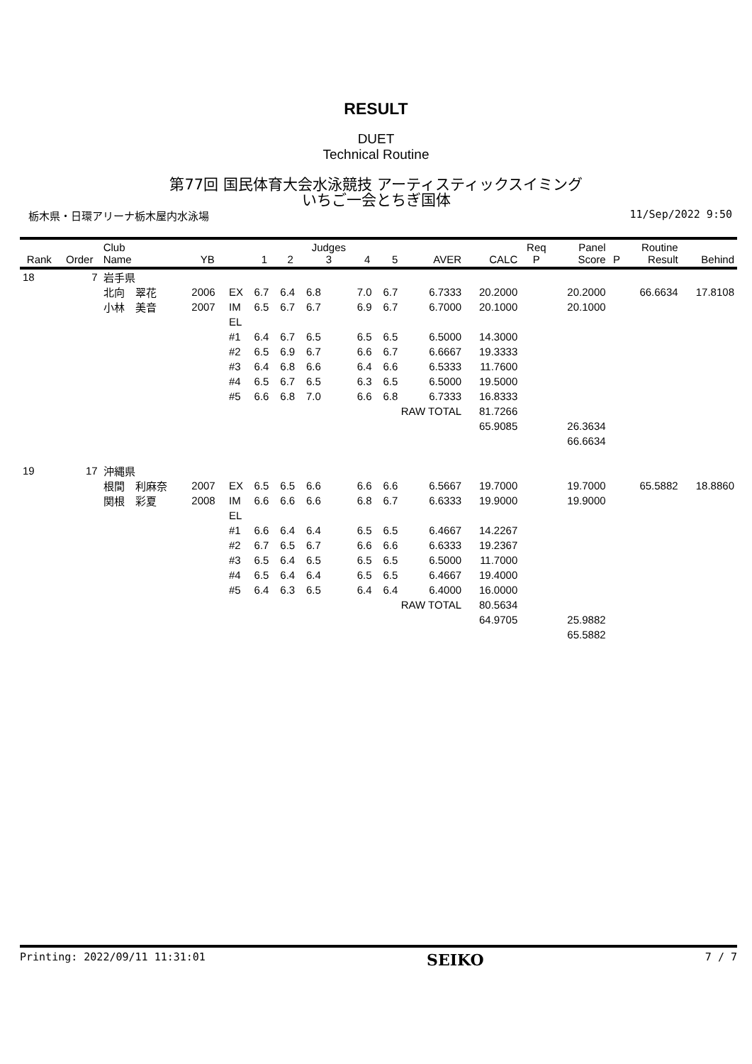RESULT
DUET
Technical Routine
第77回 国民体育大会水泳競技 アーティスティックスイミング
いちご一会とちぎ国体
栃木県・日環アリーナ栃木屋内水泳場 11/Sep/2022 9:50
| Rank | Order | Club Name | YB | | 1 | 2 | Judges 3 | 4 | 5 | AVER | CALC | Req P | Panel Score | P | Routine Result | Behind |
| --- | --- | --- | --- | --- | --- | --- | --- | --- | --- | --- | --- | --- | --- | --- | --- | --- |
| 18 | 7 | 岩手県 | | | | | | | | | | | | | | |
| | | 北向 翠花 | 2006 | EX | 6.7 | 6.4 | 6.8 | 7.0 | 6.7 | 6.7333 | 20.2000 | | 20.2000 | | 66.6634 | 17.8108 |
| | | 小林 美音 | 2007 | IM | 6.5 | 6.7 | 6.7 | 6.9 | 6.7 | 6.7000 | 20.1000 | | 20.1000 | | | |
| | | | | EL | | | | | | | | | | | | |
| | | | | #1 | 6.4 | 6.7 | 6.5 | 6.5 | 6.5 | 6.5000 | 14.3000 | | | | | |
| | | | | #2 | 6.5 | 6.9 | 6.7 | 6.6 | 6.7 | 6.6667 | 19.3333 | | | | | |
| | | | | #3 | 6.4 | 6.8 | 6.6 | 6.4 | 6.6 | 6.5333 | 11.7600 | | | | | |
| | | | | #4 | 6.5 | 6.7 | 6.5 | 6.3 | 6.5 | 6.5000 | 19.5000 | | | | | |
| | | | | #5 | 6.6 | 6.8 | 7.0 | 6.6 | 6.8 | 6.7333 | 16.8333 | | | | | |
| | | | | | | | | | RAW TOTAL | | 81.7266 | | | | | |
| | | | | | | | | | | | 65.9085 | | 26.3634 | | | |
| | | | | | | | | | | | | | 66.6634 | | | |
| 19 | 17 | 沖縄県 | | | | | | | | | | | | | | |
| | | 根間 利麻奈 | 2007 | EX | 6.5 | 6.5 | 6.6 | 6.6 | 6.6 | 6.5667 | 19.7000 | | 19.7000 | | 65.5882 | 18.8860 |
| | | 関根 彩夏 | 2008 | IM | 6.6 | 6.6 | 6.6 | 6.8 | 6.7 | 6.6333 | 19.9000 | | 19.9000 | | | |
| | | | | EL | | | | | | | | | | | | |
| | | | | #1 | 6.6 | 6.4 | 6.4 | 6.5 | 6.5 | 6.4667 | 14.2267 | | | | | |
| | | | | #2 | 6.7 | 6.5 | 6.7 | 6.6 | 6.6 | 6.6333 | 19.2367 | | | | | |
| | | | | #3 | 6.5 | 6.4 | 6.5 | 6.5 | 6.5 | 6.5000 | 11.7000 | | | | | |
| | | | | #4 | 6.5 | 6.4 | 6.4 | 6.5 | 6.5 | 6.4667 | 19.4000 | | | | | |
| | | | | #5 | 6.4 | 6.3 | 6.5 | 6.4 | 6.4 | 6.4000 | 16.0000 | | | | | |
| | | | | | | | | | RAW TOTAL | | 80.5634 | | | | | |
| | | | | | | | | | | | 64.9705 | | 25.9882 | | | |
| | | | | | | | | | | | | | 65.5882 | | | |
Printing: 2022/09/11 11:31:01 SEIKO 7 / 7